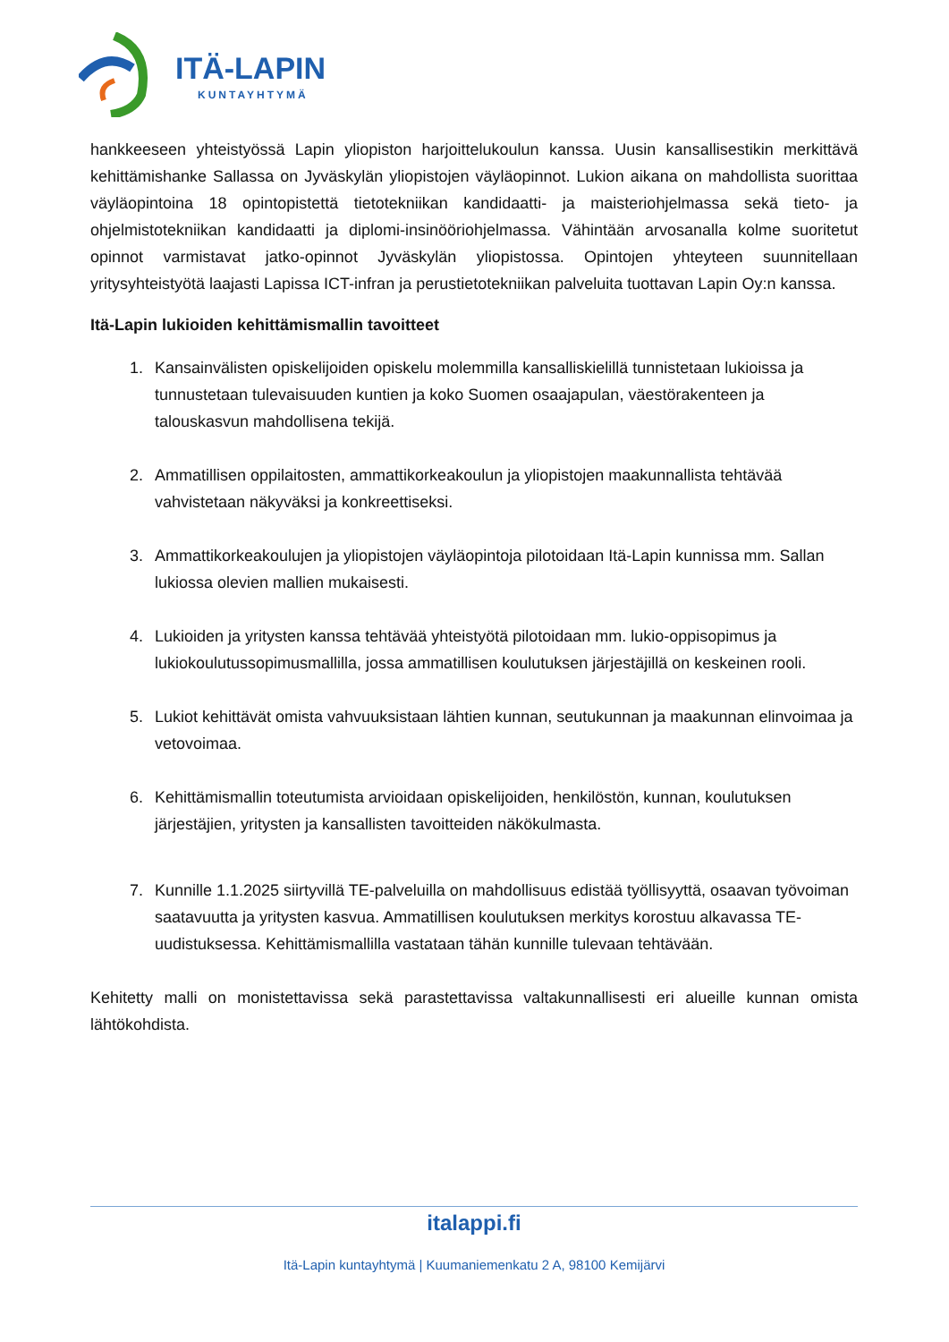ITÄ-LAPIN
KUNTAYHTYMÄ
hankkeeseen yhteistyössä Lapin yliopiston harjoittelukoulun kanssa. Uusin kansallisestikin merkittävä kehittämishanke Sallassa on Jyväskylän yliopistojen väyläopinnot. Lukion aikana on mahdollista suorittaa väyläopintoina 18 opintopistettä tietotekniikan kandidaatti- ja maisteriohjelmassa sekä tieto- ja ohjelmistotekniikan kandidaatti ja diplomi-insinööriohjelmassa. Vähintään arvosanalla kolme suoritetut opinnot varmistavat jatko-opinnot Jyväskylän yliopistossa. Opintojen yhteyteen suunnitellaan yritysyhteistyötä laajasti Lapissa ICT-infran ja perustietotekniikan palveluita tuottavan Lapin Oy:n kanssa.
Itä-Lapin lukioiden kehittämismallin tavoitteet
1. Kansainvälisten opiskelijoiden opiskelu molemmilla kansalliskielillä tunnistetaan lukioissa ja tunnustetaan tulevaisuuden kuntien ja koko Suomen osaajapulan, väestörakenteen ja talouskasvun mahdollisena tekijä.
2. Ammatillisen oppilaitosten, ammattikorkeakoulun ja yliopistojen maakunnallista tehtävää vahvistetaan näkyväksi ja konkreettiseksi.
3. Ammattikorkeakoulujen ja yliopistojen väyläopintoja pilotoidaan Itä-Lapin kunnissa mm. Sallan lukiossa olevien mallien mukaisesti.
4. Lukioiden ja yritysten kanssa tehtävää yhteistyötä pilotoidaan mm. lukio-oppisopimus ja lukiokoulutussopimusmallilla, jossa ammatillisen koulutuksen järjestäjillä on keskeinen rooli.
5. Lukiot kehittävät omista vahvuuksistaan lähtien kunnan, seutukunnan ja maakunnan elinvoimaa ja vetovoimaa.
6. Kehittämismallin toteutumista arvioidaan opiskelijoiden, henkilöstön, kunnan, koulutuksen järjestäjien, yritysten ja kansallisten tavoitteiden näkökulmasta.
7. Kunnille 1.1.2025 siirtyvillä TE-palveluilla on mahdollisuus edistää työllisyyttä, osaavan työvoiman saatavuutta ja yritysten kasvua. Ammatillisen koulutuksen merkitys korostuu alkavassa TE-uudistuksessa. Kehittämismallilla vastataan tähän kunnille tulevaan tehtävään.
Kehitetty malli on monistettavissa sekä parastettavissa valtakunnallisesti eri alueille kunnan omista lähtökohdista.
italappi.fi
Itä-Lapin kuntayhtymä | Kuumaniemenkatu 2 A, 98100 Kemijärvi